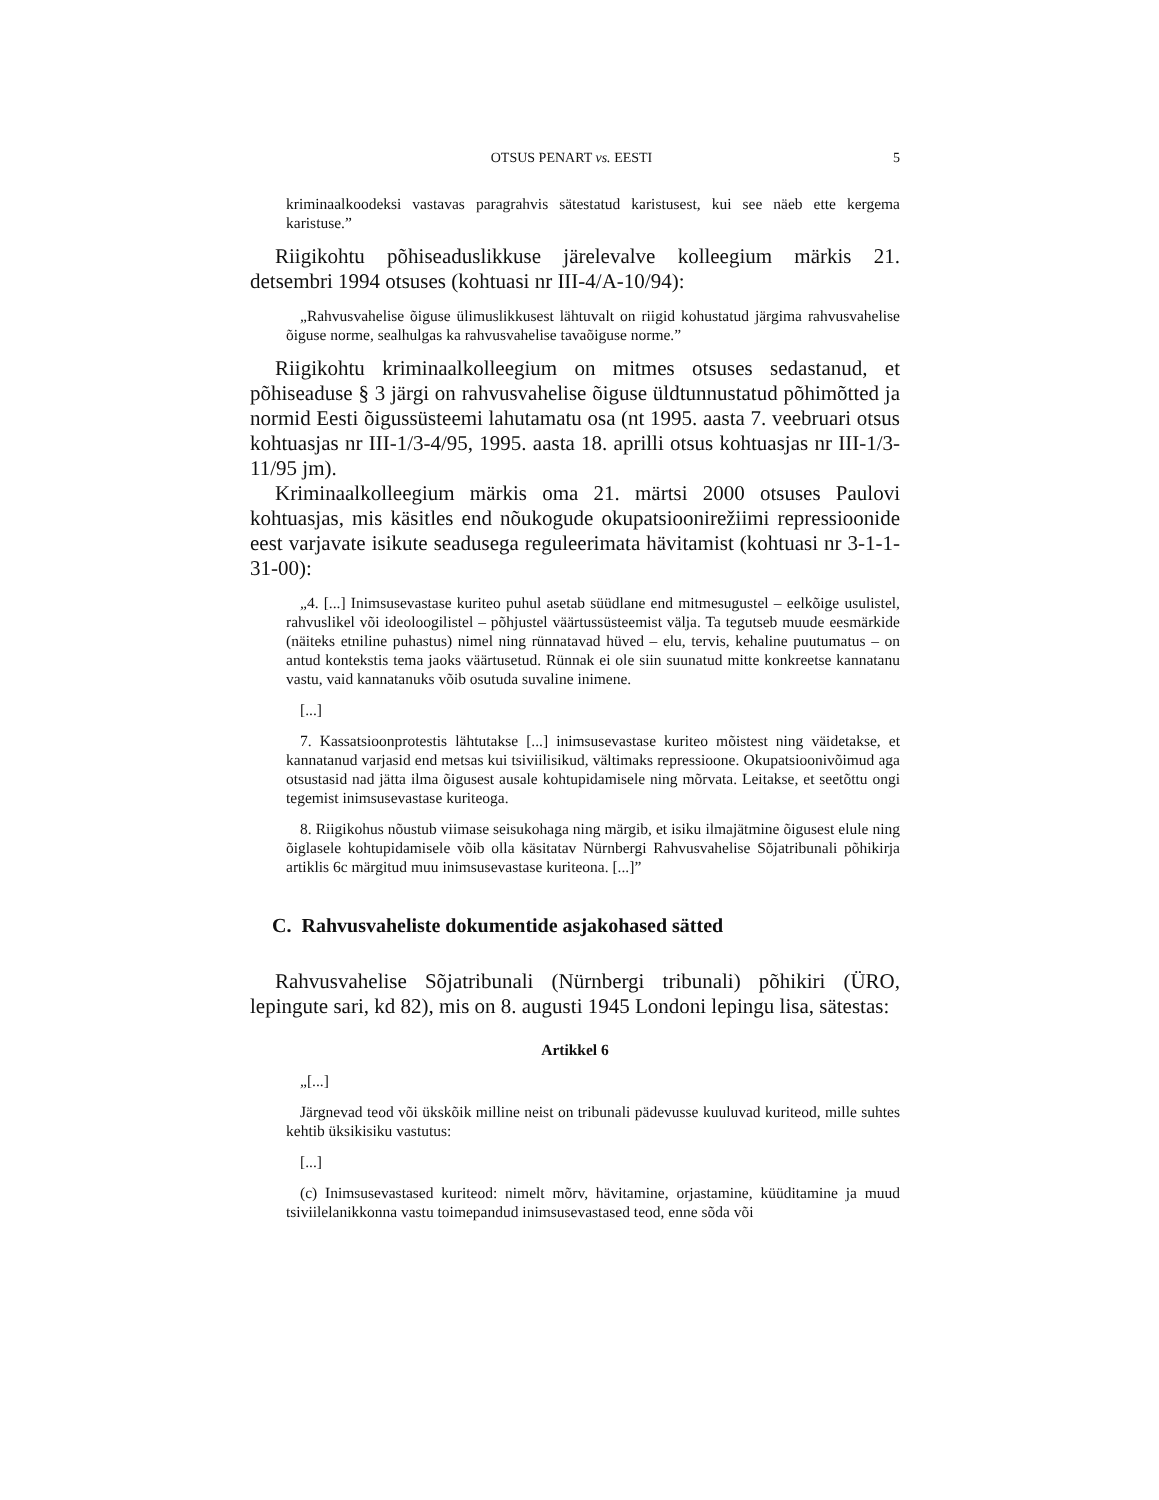OTSUS PENART vs. EESTI 5
kriminaalkoodeksi vastavas paragrahvis sätestatud karistusest, kui see näeb ette kergema karistuse.”
Riigikohtu põhiseaduslikkuse järelevalve kolleegium märkis 21. detsembri 1994 otsuses (kohtuasi nr III-4/A-10/94):
„Rahvusvahelise õiguse ülimuslikkusest lähtuvalt on riigid kohustatud järgima rahvusvahelise õiguse norme, sealhulgas ka rahvusvahelise tavaõiguse norme.”
Riigikohtu kriminaalkolleegium on mitmes otsuses sedastanud, et põhiseaduse § 3 järgi on rahvusvahelise õiguse üldtunnustatud põhimõtted ja normid Eesti õigussüsteemi lahutamatu osa (nt 1995. aasta 7. veebruari otsus kohtuasjas nr III-1/3-4/95, 1995. aasta 18. aprilli otsus kohtuasjas nr III-1/3-11/95 jm).
Kriminaalkolleegium märkis oma 21. märtsi 2000 otsuses Paulovi kohtuasjas, mis käsitles end nõukogude okupatsioonirežiimi repressioonide eest varjavate isikute seadusega reguleerimata hävitamist (kohtuasi nr 3-1-1-31-00):
„4. [...] Inimsusevastase kuriteo puhul asetab süüdlane end mitmesugustel – eelkõige usulistel, rahvuslikel või ideoloogilistel – põhjustel väärtussüsteemist välja. Ta tegutseb muude eesmärkide (näiteks etniline puhastus) nimel ning rünnatavad hüved – elu, tervis, kehaline puutumatus – on antud kontekstis tema jaoks väärtusetud. Rünnak ei ole siin suunatud mitte konkreetse kannatanu vastu, vaid kannatanuks võib osutuda suvaline inimene.
[...]
7. Kassatsioonprotestis lähtutakse [...] inimsusevastase kuriteo mõistest ning väidetakse, et kannatanud varjasid end metsas kui tsiviilisikud, vältimaks repressioone. Okupatsioonivõimud aga otsustasid nad jätta ilma õigusest ausale kohtupidamisele ning mõrvata. Leitakse, et seetõttu ongi tegemist inimsusevastase kuriteoga.
8. Riigikohus nõustub viimase seisukohaga ning märgib, et isiku ilmajätmine õigusest elule ning õiglasele kohtupidamisele võib olla käsitatav Nürnbergi Rahvusvahelise Sõjatribunali põhikirja artiklis 6c märgitud muu inimsusevastase kuriteona. [...]”
C. Rahvusvaheliste dokumentide asjakohased sätted
Rahvusvahelise Sõjatribunali (Nürnbergi tribunali) põhikiri (ÜRO, lepingute sari, kd 82), mis on 8. augusti 1945 Londoni lepingu lisa, sätestas:
Artikkel 6
„[...]
Järgnevad teod või ükskõik milline neist on tribunali pädevusse kuuluvad kuriteod, mille suhtes kehtib üksikisiku vastutus:
[...]
(c) Inimsusevastased kuriteod: nimelt mõrv, hävitamine, orjastamine, küüditamine ja muud tsiviilelanikkonna vastu toimepandud inimsusevastased teod, enne sõda või